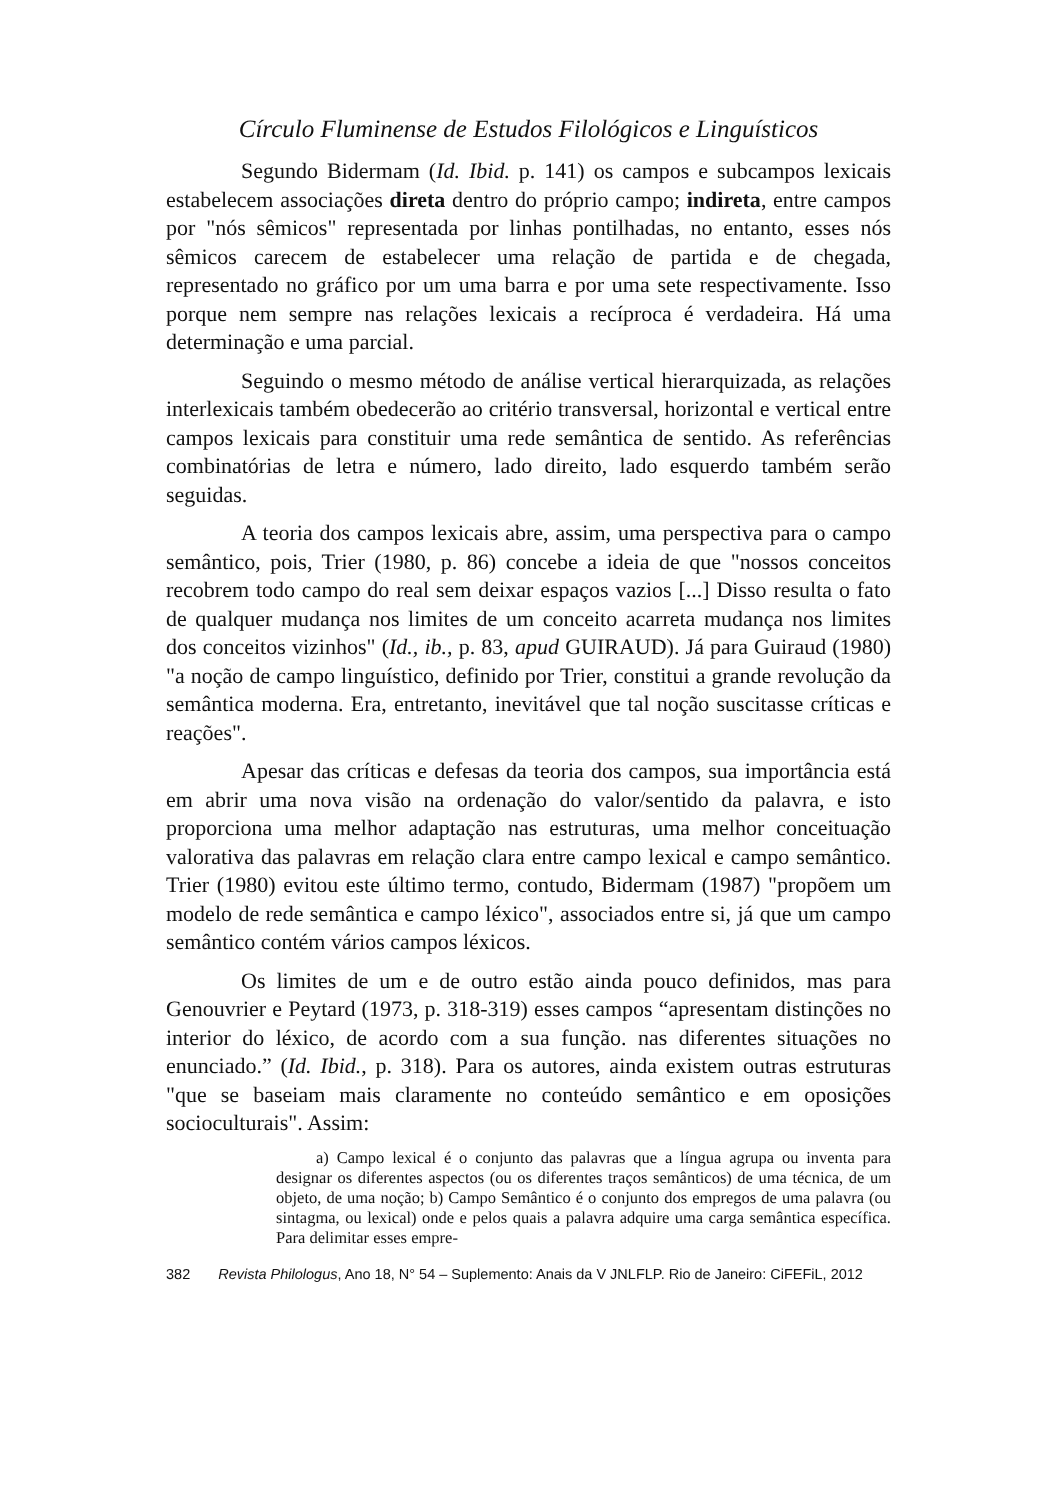Círculo Fluminense de Estudos Filológicos e Linguísticos
Segundo Bidermam (Id. Ibid. p. 141) os campos e subcampos lexicais estabelecem associações direta dentro do próprio campo; indireta, entre campos por "nós sêmicos" representada por linhas pontilhadas, no entanto, esses nós sêmicos carecem de estabelecer uma relação de partida e de chegada, representado no gráfico por um uma barra e por uma sete respectivamente. Isso porque nem sempre nas relações lexicais a recíproca é verdadeira. Há uma determinação e uma parcial.
Seguindo o mesmo método de análise vertical hierarquizada, as relações interlexicais também obedecerão ao critério transversal, horizontal e vertical entre campos lexicais para constituir uma rede semântica de sentido. As referências combinatórias de letra e número, lado direito, lado esquerdo também serão seguidas.
A teoria dos campos lexicais abre, assim, uma perspectiva para o campo semântico, pois, Trier (1980, p. 86) concebe a ideia de que "nossos conceitos recobrem todo campo do real sem deixar espaços vazios [...] Disso resulta o fato de qualquer mudança nos limites de um conceito acarreta mudança nos limites dos conceitos vizinhos" (Id., ib., p. 83, apud GUIRAUD). Já para Guiraud (1980) "a noção de campo linguístico, definido por Trier, constitui a grande revolução da semântica moderna. Era, entretanto, inevitável que tal noção suscitasse críticas e reações".
Apesar das críticas e defesas da teoria dos campos, sua importância está em abrir uma nova visão na ordenação do valor/sentido da palavra, e isto proporciona uma melhor adaptação nas estruturas, uma melhor conceituação valorativa das palavras em relação clara entre campo lexical e campo semântico. Trier (1980) evitou este último termo, contudo, Bidermam (1987) "propõem um modelo de rede semântica e campo léxico", associados entre si, já que um campo semântico contém vários campos léxicos.
Os limites de um e de outro estão ainda pouco definidos, mas para Genouvrier e Peytard (1973, p. 318-319) esses campos “apresentam distinções no interior do léxico, de acordo com a sua função. nas diferentes situações no enunciado.” (Id. Ibid., p. 318). Para os autores, ainda existem outras estruturas "que se baseiam mais claramente no conteúdo semântico e em oposições socioculturais". Assim:
a) Campo lexical é o conjunto das palavras que a língua agrupa ou inventa para designar os diferentes aspectos (ou os diferentes traços semânticos) de uma técnica, de um objeto, de uma noção; b) Campo Semântico é o conjunto dos empregos de uma palavra (ou sintagma, ou lexical) onde e pelos quais a palavra adquire uma carga semântica específica. Para delimitar esses empre-
382 Revista Philologus, Ano 18, N° 54 – Suplemento: Anais da V JNLFLP. Rio de Janeiro: CiFEFiL, 2012